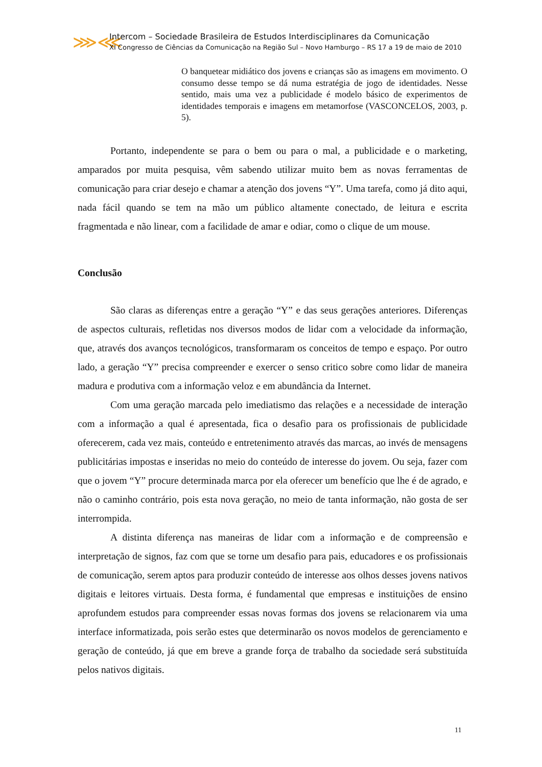⋙⋘
Intercom – Sociedade Brasileira de Estudos Interdisciplinares da Comunicação
XI Congresso de Ciências da Comunicação na Região Sul – Novo Hamburgo – RS 17 a 19 de maio de 2010
O banquetear midiático dos jovens e crianças são as imagens em movimento. O consumo desse tempo se dá numa estratégia de jogo de identidades. Nesse sentido, mais uma vez a publicidade é modelo básico de experimentos de identidades temporais e imagens em metamorfose (VASCONCELOS, 2003, p. 5).
Portanto, independente se para o bem ou para o mal, a publicidade e o marketing, amparados por muita pesquisa, vêm sabendo utilizar muito bem as novas ferramentas de comunicação para criar desejo e chamar a atenção dos jovens “Y”. Uma tarefa, como já dito aqui, nada fácil quando se tem na mão um público altamente conectado, de leitura e escrita fragmentada e não linear, com a facilidade de amar e odiar, como o clique de um mouse.
Conclusão
São claras as diferenças entre a geração “Y” e das seus gerações anteriores. Diferenças de aspectos culturais, refletidas nos diversos modos de lidar com a velocidade da informação, que, através dos avanços tecnológicos, transformaram os conceitos de tempo e espaço. Por outro lado, a geração “Y” precisa compreender e exercer o senso critico sobre como lidar de maneira madura e produtiva com a informação veloz e em abundância da Internet.
Com uma geração marcada pelo imediatismo das relações e a necessidade de interação com a informação a qual é apresentada, fica o desafio para os profissionais de publicidade oferecerem, cada vez mais, conteúdo e entretenimento através das marcas, ao invés de mensagens publicitárias impostas e inseridas no meio do conteúdo de interesse do jovem. Ou seja, fazer com que o jovem “Y” procure determinada marca por ela oferecer um benefício que lhe é de agrado, e não o caminho contrário, pois esta nova geração, no meio de tanta informação, não gosta de ser interrompida.
A distinta diferença nas maneiras de lidar com a informação e de compreensão e interpretação de signos, faz com que se torne um desafio para pais, educadores e os profissionais de comunicação, serem aptos para produzir conteúdo de interesse aos olhos desses jovens nativos digitais e leitores virtuais. Desta forma, é fundamental que empresas e instituições de ensino aprofundem estudos para compreender essas novas formas dos jovens se relacionarem via uma interface informatizada, pois serão estes que determinarão os novos modelos de gerenciamento e geração de conteúdo, já que em breve a grande força de trabalho da sociedade será substituída pelos nativos digitais.
11